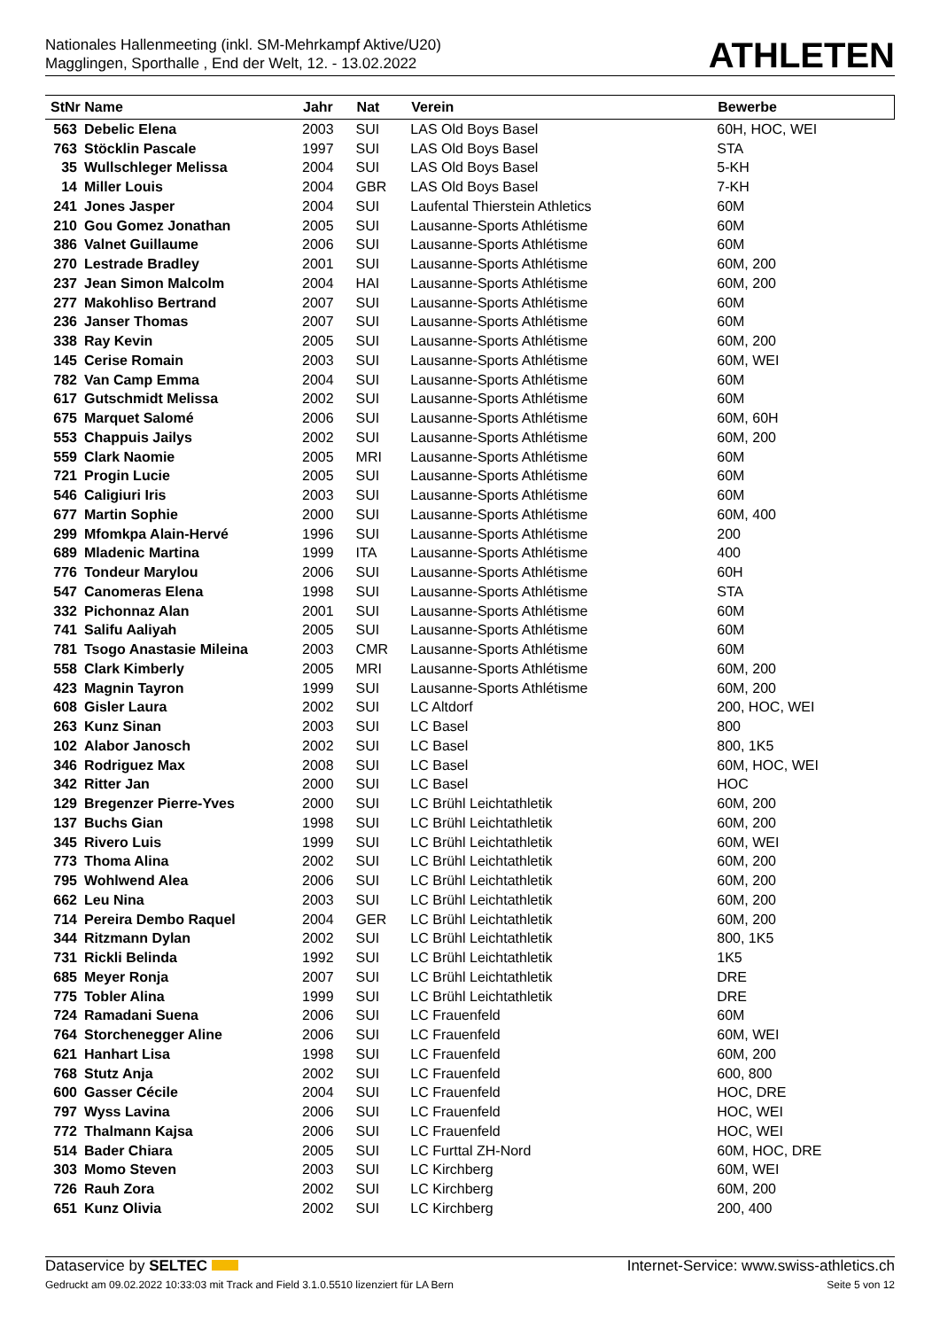Nationales Hallenmeeting (inkl. SM-Mehrkampf Aktive/U20)
Magglingen, Sporthalle , End der Welt, 12. - 13.02.2022
ATHLETEN
| StNr Name | | Jahr | Nat | Verein | Bewerbe |
| --- | --- | --- | --- | --- | --- |
| 563 | Debelic Elena | 2003 | SUI | LAS Old Boys Basel | 60H, HOC, WEI |
| 763 | Stöcklin Pascale | 1997 | SUI | LAS Old Boys Basel | STA |
| 35 | Wullschleger Melissa | 2004 | SUI | LAS Old Boys Basel | 5-KH |
| 14 | Miller Louis | 2004 | GBR | LAS Old Boys Basel | 7-KH |
| 241 | Jones Jasper | 2004 | SUI | Laufental Thierstein Athletics | 60M |
| 210 | Gou Gomez Jonathan | 2005 | SUI | Lausanne-Sports Athlétisme | 60M |
| 386 | Valnet Guillaume | 2006 | SUI | Lausanne-Sports Athlétisme | 60M |
| 270 | Lestrade Bradley | 2001 | SUI | Lausanne-Sports Athlétisme | 60M, 200 |
| 237 | Jean Simon Malcolm | 2004 | HAI | Lausanne-Sports Athlétisme | 60M, 200 |
| 277 | Makohliso Bertrand | 2007 | SUI | Lausanne-Sports Athlétisme | 60M |
| 236 | Janser Thomas | 2007 | SUI | Lausanne-Sports Athlétisme | 60M |
| 338 | Ray Kevin | 2005 | SUI | Lausanne-Sports Athlétisme | 60M, 200 |
| 145 | Cerise Romain | 2003 | SUI | Lausanne-Sports Athlétisme | 60M, WEI |
| 782 | Van Camp Emma | 2004 | SUI | Lausanne-Sports Athlétisme | 60M |
| 617 | Gutschmidt Melissa | 2002 | SUI | Lausanne-Sports Athlétisme | 60M |
| 675 | Marquet Salomé | 2006 | SUI | Lausanne-Sports Athlétisme | 60M, 60H |
| 553 | Chappuis Jailys | 2002 | SUI | Lausanne-Sports Athlétisme | 60M, 200 |
| 559 | Clark Naomie | 2005 | MRI | Lausanne-Sports Athlétisme | 60M |
| 721 | Progin Lucie | 2005 | SUI | Lausanne-Sports Athlétisme | 60M |
| 546 | Caligiuri Iris | 2003 | SUI | Lausanne-Sports Athlétisme | 60M |
| 677 | Martin Sophie | 2000 | SUI | Lausanne-Sports Athlétisme | 60M, 400 |
| 299 | Mfomkpa Alain-Hervé | 1996 | SUI | Lausanne-Sports Athlétisme | 200 |
| 689 | Mladenic Martina | 1999 | ITA | Lausanne-Sports Athlétisme | 400 |
| 776 | Tondeur Marylou | 2006 | SUI | Lausanne-Sports Athlétisme | 60H |
| 547 | Canomeras Elena | 1998 | SUI | Lausanne-Sports Athlétisme | STA |
| 332 | Pichonnaz Alan | 2001 | SUI | Lausanne-Sports Athlétisme | 60M |
| 741 | Salifu Aaliyah | 2005 | SUI | Lausanne-Sports Athlétisme | 60M |
| 781 | Tsogo Anastasie Mileina | 2003 | CMR | Lausanne-Sports Athlétisme | 60M |
| 558 | Clark Kimberly | 2005 | MRI | Lausanne-Sports Athlétisme | 60M, 200 |
| 423 | Magnin Tayron | 1999 | SUI | Lausanne-Sports Athlétisme | 60M, 200 |
| 608 | Gisler Laura | 2002 | SUI | LC Altdorf | 200, HOC, WEI |
| 263 | Kunz Sinan | 2003 | SUI | LC Basel | 800 |
| 102 | Alabor Janosch | 2002 | SUI | LC Basel | 800, 1K5 |
| 346 | Rodriguez Max | 2008 | SUI | LC Basel | 60M, HOC, WEI |
| 342 | Ritter Jan | 2000 | SUI | LC Basel | HOC |
| 129 | Bregenzer Pierre-Yves | 2000 | SUI | LC Brühl Leichtathletik | 60M, 200 |
| 137 | Buchs Gian | 1998 | SUI | LC Brühl Leichtathletik | 60M, 200 |
| 345 | Rivero Luis | 1999 | SUI | LC Brühl Leichtathletik | 60M, WEI |
| 773 | Thoma Alina | 2002 | SUI | LC Brühl Leichtathletik | 60M, 200 |
| 795 | Wohlwend Alea | 2006 | SUI | LC Brühl Leichtathletik | 60M, 200 |
| 662 | Leu Nina | 2003 | SUI | LC Brühl Leichtathletik | 60M, 200 |
| 714 | Pereira Dembo Raquel | 2004 | GER | LC Brühl Leichtathletik | 60M, 200 |
| 344 | Ritzmann Dylan | 2002 | SUI | LC Brühl Leichtathletik | 800, 1K5 |
| 731 | Rickli Belinda | 1992 | SUI | LC Brühl Leichtathletik | 1K5 |
| 685 | Meyer Ronja | 2007 | SUI | LC Brühl Leichtathletik | DRE |
| 775 | Tobler Alina | 1999 | SUI | LC Brühl Leichtathletik | DRE |
| 724 | Ramadani Suena | 2006 | SUI | LC Frauenfeld | 60M |
| 764 | Storchenegger Aline | 2006 | SUI | LC Frauenfeld | 60M, WEI |
| 621 | Hanhart Lisa | 1998 | SUI | LC Frauenfeld | 60M, 200 |
| 768 | Stutz Anja | 2002 | SUI | LC Frauenfeld | 600, 800 |
| 600 | Gasser Cécile | 2004 | SUI | LC Frauenfeld | HOC, DRE |
| 797 | Wyss Lavina | 2006 | SUI | LC Frauenfeld | HOC, WEI |
| 772 | Thalmann Kajsa | 2006 | SUI | LC Frauenfeld | HOC, WEI |
| 514 | Bader Chiara | 2005 | SUI | LC Furttal ZH-Nord | 60M, HOC, DRE |
| 303 | Momo Steven | 2003 | SUI | LC Kirchberg | 60M, WEI |
| 726 | Rauh Zora | 2002 | SUI | LC Kirchberg | 60M, 200 |
| 651 | Kunz Olivia | 2002 | SUI | LC Kirchberg | 200, 400 |
Dataservice by SELTEC Internet-Service: www.swiss-athletics.ch
Gedruckt am 09.02.2022 10:33:03 mit Track and Field 3.1.0.5510 lizenziert für LA Bern Seite 5 von 12